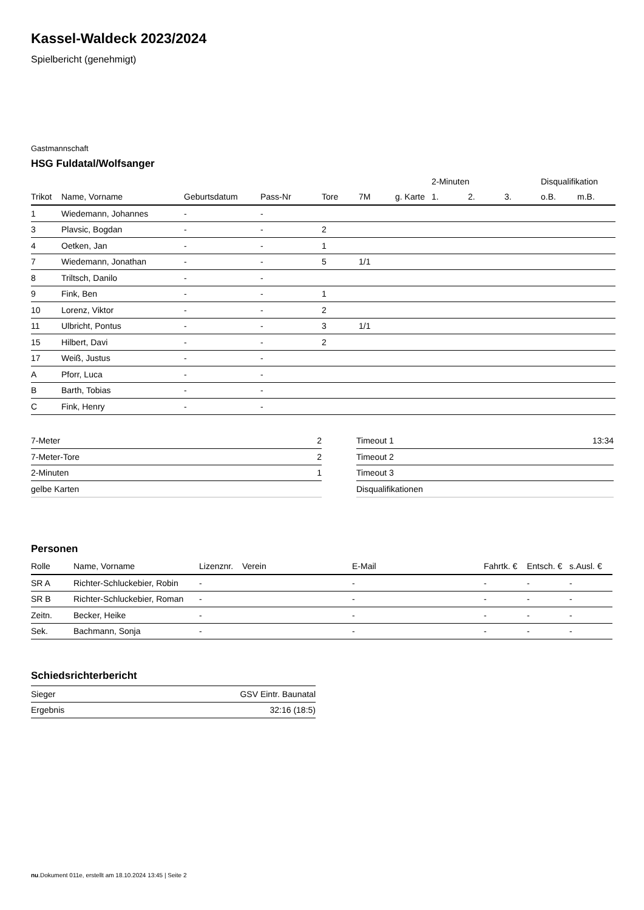Kassel-Waldeck 2023/2024
Spielbericht (genehmigt)
Gastmannschaft
HSG Fuldatal/Wolfsanger
| | | | | | | | 2-Minuten | | | Disqualifikation | |
| --- | --- | --- | --- | --- | --- | --- | --- | --- | --- | --- | --- |
| Trikot | Name, Vorname | Geburtsdatum | Pass-Nr | Tore | 7M | g. Karte | 1. | 2. | 3. | o.B. | m.B. |
| 1 | Wiedemann, Johannes | - | - | | | | | | | | |
| 3 | Plavsic, Bogdan | - | - | 2 | | | | | | | |
| 4 | Oetken, Jan | - | - | 1 | | | | | | | |
| 7 | Wiedemann, Jonathan | - | - | 5 | 1/1 | | | | | | |
| 8 | Triltsch, Danilo | - | - | | | | | | | | |
| 9 | Fink, Ben | - | - | 1 | | | | | | | |
| 10 | Lorenz, Viktor | - | - | 2 | | | | | | | |
| 11 | Ulbricht, Pontus | - | - | 3 | 1/1 | | | | | | |
| 15 | Hilbert, Davi | - | - | 2 | | | | | | | |
| 17 | Weiß, Justus | - | - | | | | | | | | |
| A | Pforr, Luca | - | - | | | | | | | | |
| B | Barth, Tobias | - | - | | | | | | | | |
| C | Fink, Henry | - | - | | | | | | | | |
| 7-Meter | 2 |
| 7-Meter-Tore | 2 |
| 2-Minuten | 1 |
| gelbe Karten | |
| Timeout 1 | 13:34 |
| Timeout 2 | |
| Timeout 3 | |
| Disqualifikationen | |
Personen
| Rolle | Name, Vorname | Lizenznr. | Verein | E-Mail | Fahrtk. € | Entsch. € | s.Ausl. € |
| --- | --- | --- | --- | --- | --- | --- | --- |
| SR A | Richter-Schluckebier, Robin | - | | - | - | - | - |
| SR B | Richter-Schluckebier, Roman | - | | - | - | - | - |
| Zeitn. | Becker, Heike | - | | - | - | - | - |
| Sek. | Bachmann, Sonja | - | | - | - | - | - |
Schiedsrichterbericht
| Sieger | GSV Eintr. Baunatal |
| Ergebnis | 32:16 (18:5) |
nu.Dokument 011e, erstellt am 18.10.2024 13:45 | Seite 2